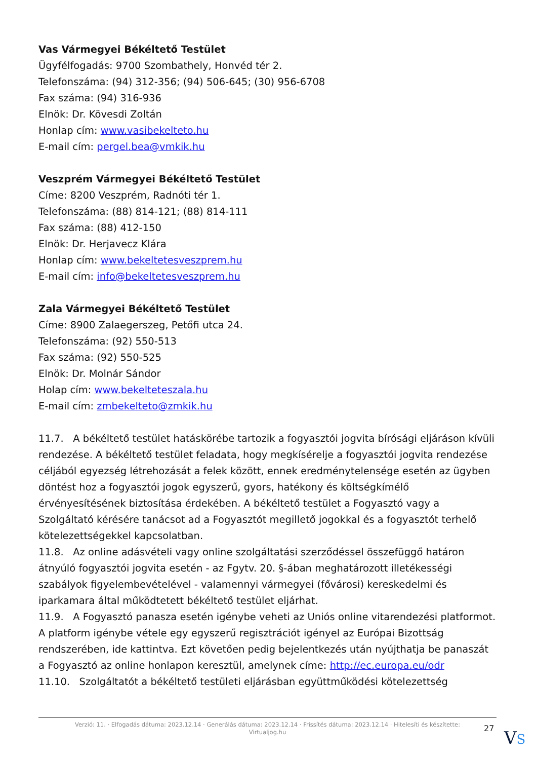Vas Vármegyei Békéltető Testület
Ügyfélfogadás: 9700 Szombathely, Honvéd tér 2.
Telefonszáma: (94) 312-356; (94) 506-645; (30) 956-6708
Fax száma: (94) 316-936
Elnök: Dr. Kövesdi Zoltán
Honlap cím: www.vasibekelteto.hu
E-mail cím: pergel.bea@vmkik.hu
Veszprém Vármegyei Békéltető Testület
Címe: 8200 Veszprém, Radnóti tér 1.
Telefonszáma: (88) 814-121; (88) 814-111
Fax száma: (88) 412-150
Elnök: Dr. Herjavecz Klára
Honlap cím: www.bekeltetesveszprem.hu
E-mail cím: info@bekeltetesveszprem.hu
Zala Vármegyei Békéltető Testület
Címe: 8900 Zalaegerszeg, Petőfi utca 24.
Telefonszáma: (92) 550-513
Fax száma: (92) 550-525
Elnök: Dr. Molnár Sándor
Holap cím: www.bekelteteszala.hu
E-mail cím: zmbekelteto@zmkik.hu
11.7. A békéltető testület hatáskörébe tartozik a fogyasztói jogvita bírósági eljáráson kívüli rendezése. A békéltető testület feladata, hogy megkísérelje a fogyasztói jogvita rendezése céljából egyezség létrehozását a felek között, ennek eredménytelensége esetén az ügyben döntést hoz a fogyasztói jogok egyszerű, gyors, hatékony és költségkímélő érvényesítésének biztosítása érdekében. A békéltető testület a Fogyasztó vagy a Szolgáltató kérésére tanácsot ad a Fogyasztót megillető jogokkal és a fogyasztót terhelő kötelezettségekkel kapcsolatban.
11.8. Az online adásvételi vagy online szolgáltatási szerződéssel összefüggő határon átnyúló fogyasztói jogvita esetén - az Fgytv. 20. §-ában meghatározott illetékességi szabályok figyelembevételével - valamennyi vármegyei (fővárosi) kereskedelmi és iparkamara által működtetett békéltető testület eljárhat.
11.9. A Fogyasztó panasza esetén igénybe veheti az Uniós online vitarendezési platformot. A platform igénybe vétele egy egyszerű regisztrációt igényel az Európai Bizottság rendszerében, ide kattintva. Ezt követően pedig bejelentkezés után nyújthatja be panaszát a Fogyasztó az online honlapon keresztül, amelynek címe: http://ec.europa.eu/odr
11.10. Szolgáltatót a békéltető testületi eljárásban együttműködési kötelezettség
Verzió: 11. · Elfogadás dátuma: 2023.12.14 · Generálás dátuma: 2023.12.14 · Frissítés dátuma: 2023.12.14 · Hitelesíti és készítette:
Virtualjog.hu
27 VS